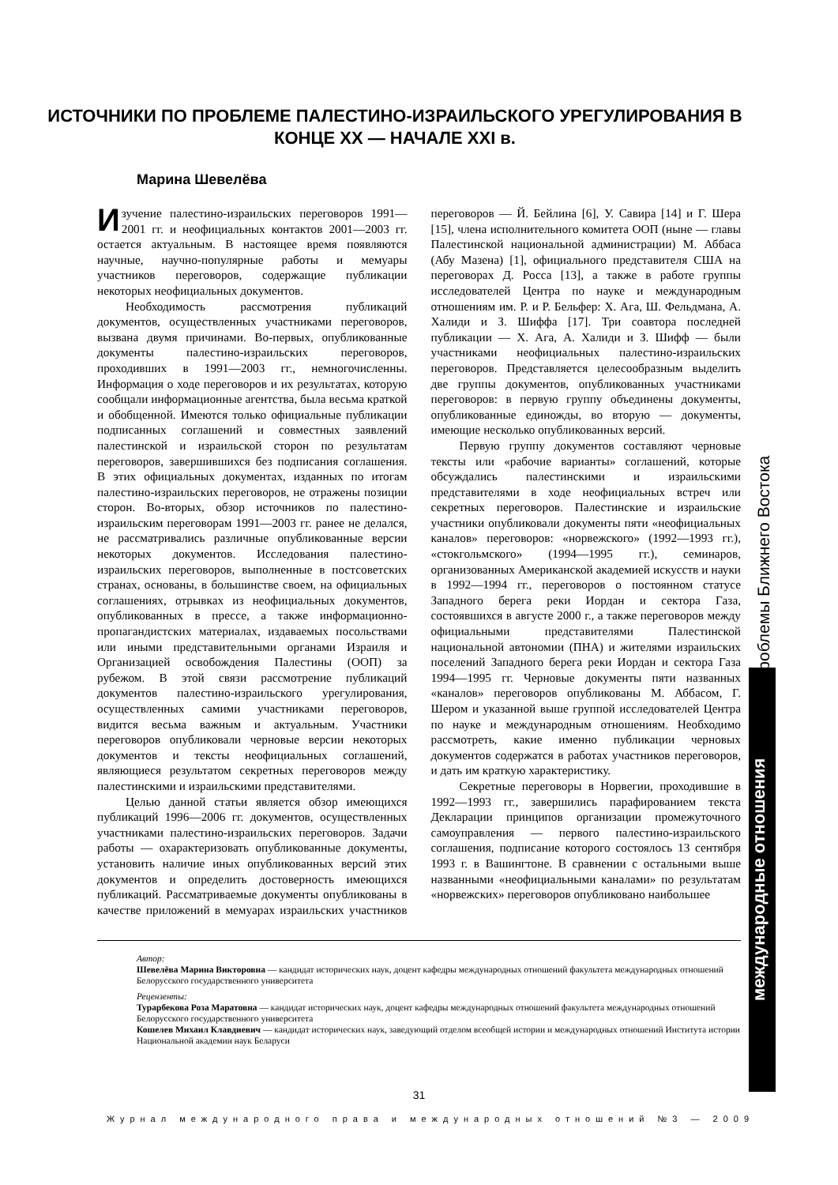ИСТОЧНИКИ ПО ПРОБЛЕМЕ ПАЛЕСТИНО-ИЗРАИЛЬСКОГО УРЕГУЛИРОВАНИЯ В КОНЦЕ XX — НАЧАЛЕ XXI в.
Марина Шевелёва
Изучение палестино-израильских переговоров 1991—2001 гг. и неофициальных контактов 2001—2003 гг. остается актуальным. В настоящее время появляются научные, научно-популярные работы и мемуары участников переговоров, содержащие публикации некоторых неофициальных документов.
Необходимость рассмотрения публикаций документов, осуществленных участниками переговоров, вызвана двумя причинами. Во-первых, опубликованные документы палестино-израильских переговоров, проходивших в 1991—2003 гг., немногочисленны. Информация о ходе переговоров и их результатах, которую сообщали информационные агентства, была весьма краткой и обобщенной. Имеются только официальные публикации подписанных соглашений и совместных заявлений палестинской и израильской сторон по результатам переговоров, завершившихся без подписания соглашения. В этих официальных документах, изданных по итогам палестино-израильских переговоров, не отражены позиции сторон. Во-вторых, обзор источников по палестино-израильским переговорам 1991—2003 гг. ранее не делался, не рассматривались различные опубликованные версии некоторых документов. Исследования палестино-израильских переговоров, выполненные в постсоветских странах, основаны, в большинстве своем, на официальных соглашениях, отрывках из неофициальных документов, опубликованных в прессе, а также информационно-пропагандистских материалах, издаваемых посольствами или иными представительными органами Израиля и Организацией освобождения Палестины (ООП) за рубежом. В этой связи рассмотрение публикаций документов палестино-израильского урегулирования, осуществленных самими участниками переговоров, видится весьма важным и актуальным. Участники переговоров опубликовали черновые версии некоторых документов и тексты неофициальных соглашений, являющиеся результатом секретных переговоров между палестинскими и израильскими представителями.
Целью данной статьи является обзор имеющихся публикаций 1996—2006 гг. документов, осуществленных участниками палестино-израильских переговоров. Задачи работы — охарактеризовать опубликованные документы, установить наличие иных опубликованных версий этих документов и определить достоверность имеющихся публикаций. Рассматриваемые документы опубликованы в качестве приложений в мемуарах израильских участников переговоров — Й. Бейлина [6], У. Савира [14] и Г. Шера [15], члена исполнительного комитета ООП (ныне — главы Палестинской национальной администрации) М. Аббаса (Абу Мазена) [1], официального представителя США на переговорах Д. Росса [13], а также в работе группы исследователей Центра по науке и международным отношениям им. Р. и Р. Бельфер: Х. Ага, Ш. Фельдмана, А. Халиди и З. Шиффа [17]. Три соавтора последней публикации — Х. Ага, А. Халиди и З. Шифф — были участниками неофициальных палестино-израильских переговоров. Представляется целесообразным выделить две группы документов, опубликованных участниками переговоров: в первую группу объединены документы, опубликованные единожды, во вторую — документы, имеющие несколько опубликованных версий.
Первую группу документов составляют черновые тексты или «рабочие варианты» соглашений, которые обсуждались палестинскими и израильскими представителями в ходе неофициальных встреч или секретных переговоров. Палестинские и израильские участники опубликовали документы пяти «неофициальных каналов» переговоров: «норвежского» (1992—1993 гг.), «стокгольмского» (1994—1995 гг.), семинаров, организованных Американской академией искусств и науки в 1992—1994 гг., переговоров о постоянном статусе Западного берега реки Иордан и сектора Газа, состоявшихся в августе 2000 г., а также переговоров между официальными представителями Палестинской национальной автономии (ПНА) и жителями израильских поселений Западного берега реки Иордан и сектора Газа 1994—1995 гг. Черновые документы пяти названных «каналов» переговоров опубликованы М. Аббасом, Г. Шером и указанной выше группой исследователей Центра по науке и международным отношениям. Необходимо рассмотреть, какие именно публикации черновых документов содержатся в работах участников переговоров, и дать им краткую характеристику.
Секретные переговоры в Норвегии, проходившие в 1992—1993 гг., завершились парафированием текста Декларации принципов организации промежуточного самоуправления — первого палестино-израильского соглашения, подписание которого состоялось 13 сентября 1993 г. в Вашингтоне. В сравнении с остальными выше названными «неофициальными каналами» по результатам «норвежских» переговоров опубликовано наибольшее
Автор:
Шевелёва Марина Викторовна — кандидат исторических наук, доцент кафедры международных отношений факультета международных отношений Белорусского государственного университета
Рецензенты:
Турарбекова Роза Маратовна — кандидат исторических наук, доцент кафедры международных отношений факультета международных отношений Белорусского государственного университета
Кошелев Михаил Клавдиевич — кандидат исторических наук, заведующий отделом всеобщей истории и международных отношений Института истории Национальной академии наук Беларуси
31
Журнал международного права и международных отношений №3 — 2009
проблемы Ближнего Востока
международные отношения